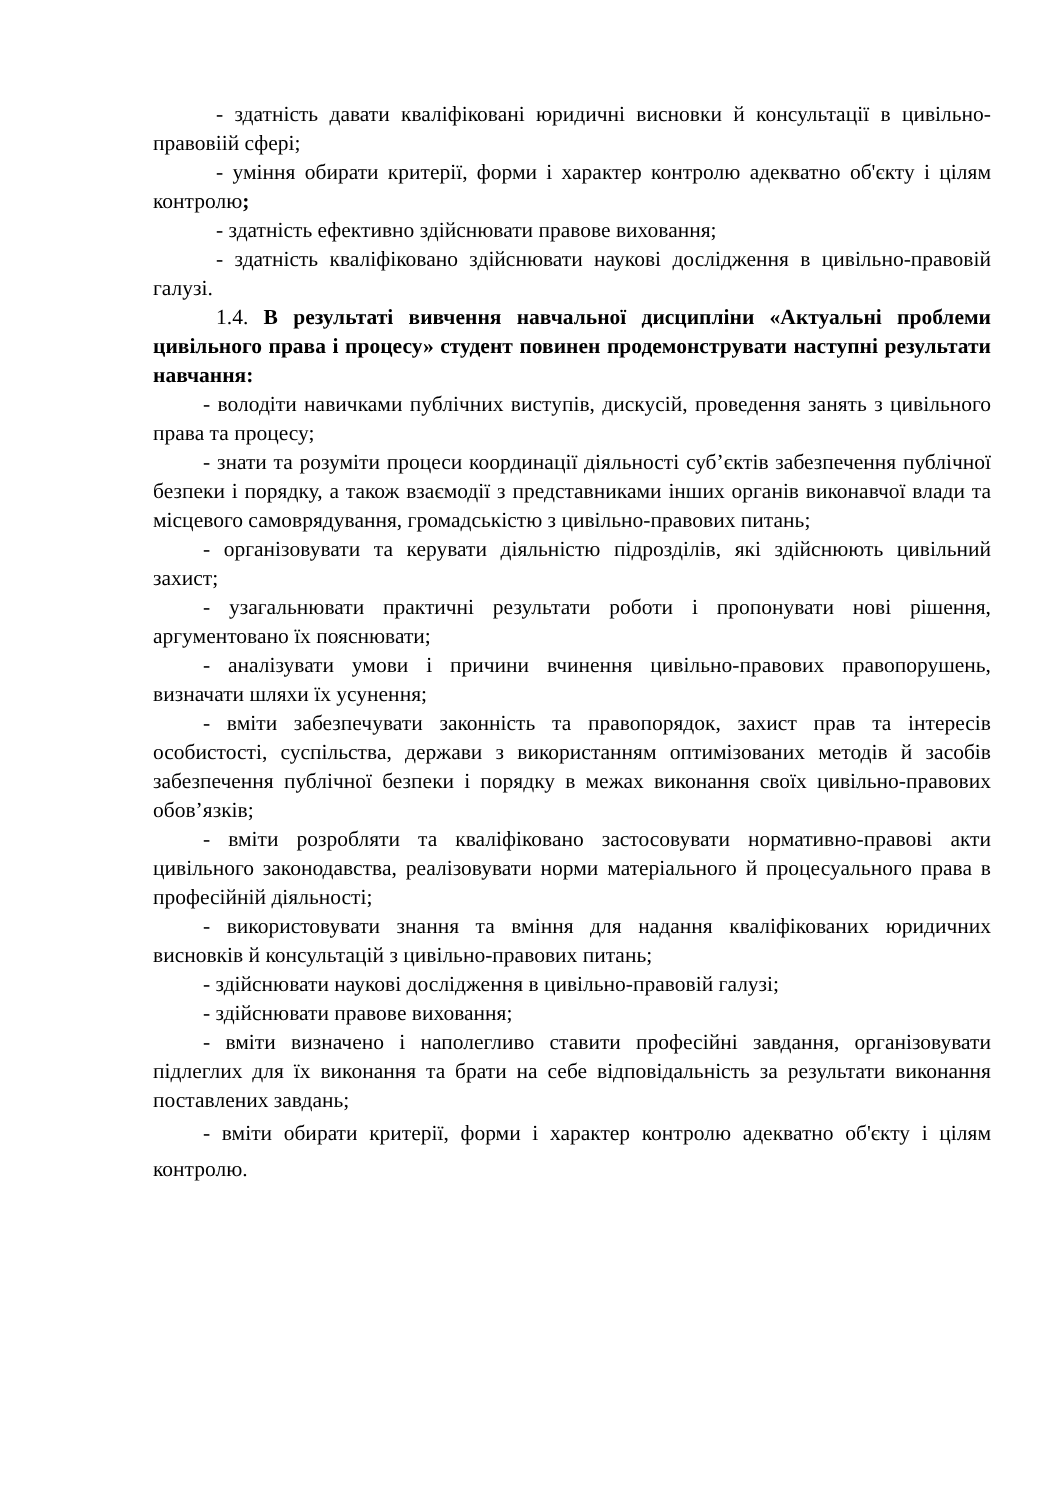- здатність давати кваліфіковані юридичні висновки й консультації в цивільно-правовіій сфері;
- уміння обирати критерії, форми і характер контролю адекватно об'єкту і цілям контролю;
- здатність ефективно здійснювати правове виховання;
- здатність кваліфіковано здійснювати наукові дослідження в цивільно-правовій галузі.
1.4. В результаті вивчення навчальної дисципліни «Актуальні проблеми цивільного права і процесу» студент повинен продемонструвати наступні результати навчання:
- володіти навичками публічних виступів, дискусій, проведення занять з цивільного права та процесу;
- знати та розуміти процеси координації діяльності суб’єктів забезпечення публічної безпеки і порядку, а також взаємодії з представниками інших органів виконавчої влади та місцевого самоврядування, громадськістю з цивільно-правових питань;
- організовувати та керувати діяльністю підрозділів, які здійснюють цивільний захист;
- узагальнювати практичні результати роботи і пропонувати нові рішення, аргументовано їх пояснювати;
- аналізувати умови і причини вчинення цивільно-правових правопорушень, визначати шляхи їх усунення;
- вміти забезпечувати законність та правопорядок, захист прав та інтересів особистості, суспільства, держави з використанням оптимізованих методів й засобів забезпечення публічної безпеки і порядку в межах виконання своїх цивільно-правових обов’язків;
- вміти розробляти та кваліфіковано застосовувати нормативно-правові акти цивільного законодавства, реалізовувати норми матеріального й процесуального права в професійній діяльності;
- використовувати знання та вміння для надання кваліфікованих юридичних висновків й консультацій з цивільно-правових питань;
- здійснювати наукові дослідження в цивільно-правовій галузі;
- здійснювати правове виховання;
- вміти визначено і наполегливо ставити професійні завдання, організовувати підлеглих для їх виконання та брати на себе відповідальність за результати виконання поставлених завдань;
- вміти обирати критерії, форми і характер контролю адекватно об'єкту і цілям контролю.